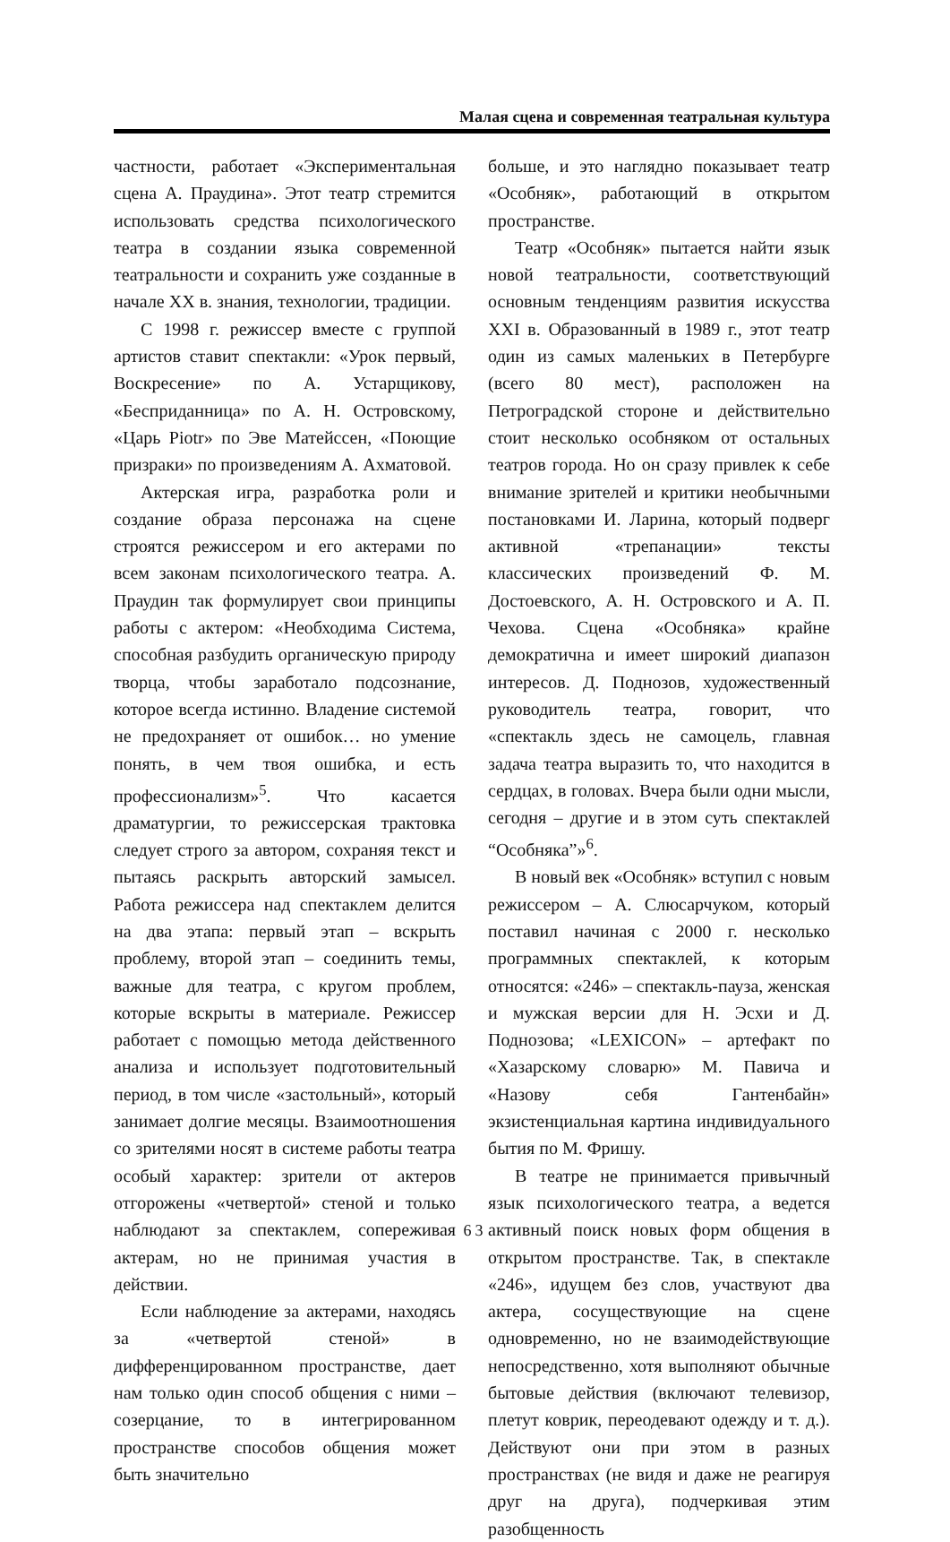Малая сцена и современная театральная культура
частности, работает «Экспериментальная сцена А. Праудина». Этот театр стремится использовать средства психологического театра в создании языка современной театральности и сохранить уже созданные в начале XX в. знания, технологии, традиции.
С 1998 г. режиссер вместе с группой артистов ставит спектакли: «Урок первый, Воскресение» по А. Устарщикову, «Бесприданница» по А. Н. Островскому, «Царь Piotr» по Эве Матейссен, «Поющие призраки» по произведениям А. Ахматовой.
Актерская игра, разработка роли и создание образа персонажа на сцене строятся режиссером и его актерами по всем законам психологического театра. А. Праудин так формулирует свои принципы работы с актером: «Необходима Система, способная разбудить органическую природу творца, чтобы заработало подсознание, которое всегда истинно. Владение системой не предохраняет от ошибок… но умение понять, в чем твоя ошибка, и есть профессионализм»<sup>5</sup>. Что касается драматургии, то режиссерская трактовка следует строго за автором, сохраняя текст и пытаясь раскрыть авторский замысел. Работа режиссера над спектаклем делится на два этапа: первый этап – вскрыть проблему, второй этап – соединить темы, важные для театра, с кругом проблем, которые вскрыты в материале. Режиссер работает с помощью метода действенного анализа и использует подготовительный период, в том числе «застольный», который занимает долгие месяцы. Взаимоотношения со зрителями носят в системе работы театра особый характер: зрители от актеров отгорожены «четвертой» стеной и только наблюдают за спектаклем, сопереживая актерам, но не принимая участия в действии.
Если наблюдение за актерами, находясь за «четвертой стеной» в дифференцированном пространстве, дает нам только один способ общения с ними – созерцание, то в интегрированном пространстве способов общения может быть значительно
больше, и это наглядно показывает театр «Особняк», работающий в открытом пространстве.
Театр «Особняк» пытается найти язык новой театральности, соответствующий основным тенденциям развития искусства XXI в. Образованный в 1989 г., этот театр один из самых маленьких в Петербурге (всего 80 мест), расположен на Петроградской стороне и действительно стоит несколько особняком от остальных театров города. Но он сразу привлек к себе внимание зрителей и критики необычными постановками И. Ларина, который подверг активной «трепанации» тексты классических произведений Ф. М. Достоевского, А. Н. Островского и А. П. Чехова. Сцена «Особняка» крайне демократична и имеет широкий диапазон интересов. Д. Поднозов, художественный руководитель театра, говорит, что «спектакль здесь не самоцель, главная задача театра выразить то, что находится в сердцах, в головах. Вчера были одни мысли, сегодня – другие и в этом суть спектаклей “Особняка”»<sup>6</sup>.
В новый век «Особняк» вступил с новым режиссером – А. Слюсарчуком, который поставил начиная с 2000 г. несколько программных спектаклей, к которым относятся: «246» – спектакль-пауза, женская и мужская версии для Н. Эсхи и Д. Поднозова; «LEXICON» – артефакт по «Хазарскому словарю» М. Павича и «Назову себя Гантенбайн» экзистенциальная картина индивидуального бытия по М. Фришу.
В театре не принимается привычный язык психологического театра, а ведется активный поиск новых форм общения в открытом пространстве. Так, в спектакле «246», идущем без слов, участвуют два актера, сосуществующие на сцене одновременно, но не взаимодействующие непосредственно, хотя выполняют обычные бытовые действия (включают телевизор, плетут коврик, переодевают одежду и т. д.). Действуют они при этом в разных пространствах (не видя и даже не реагируя друг на друга), подчеркивая этим разобщенность
63